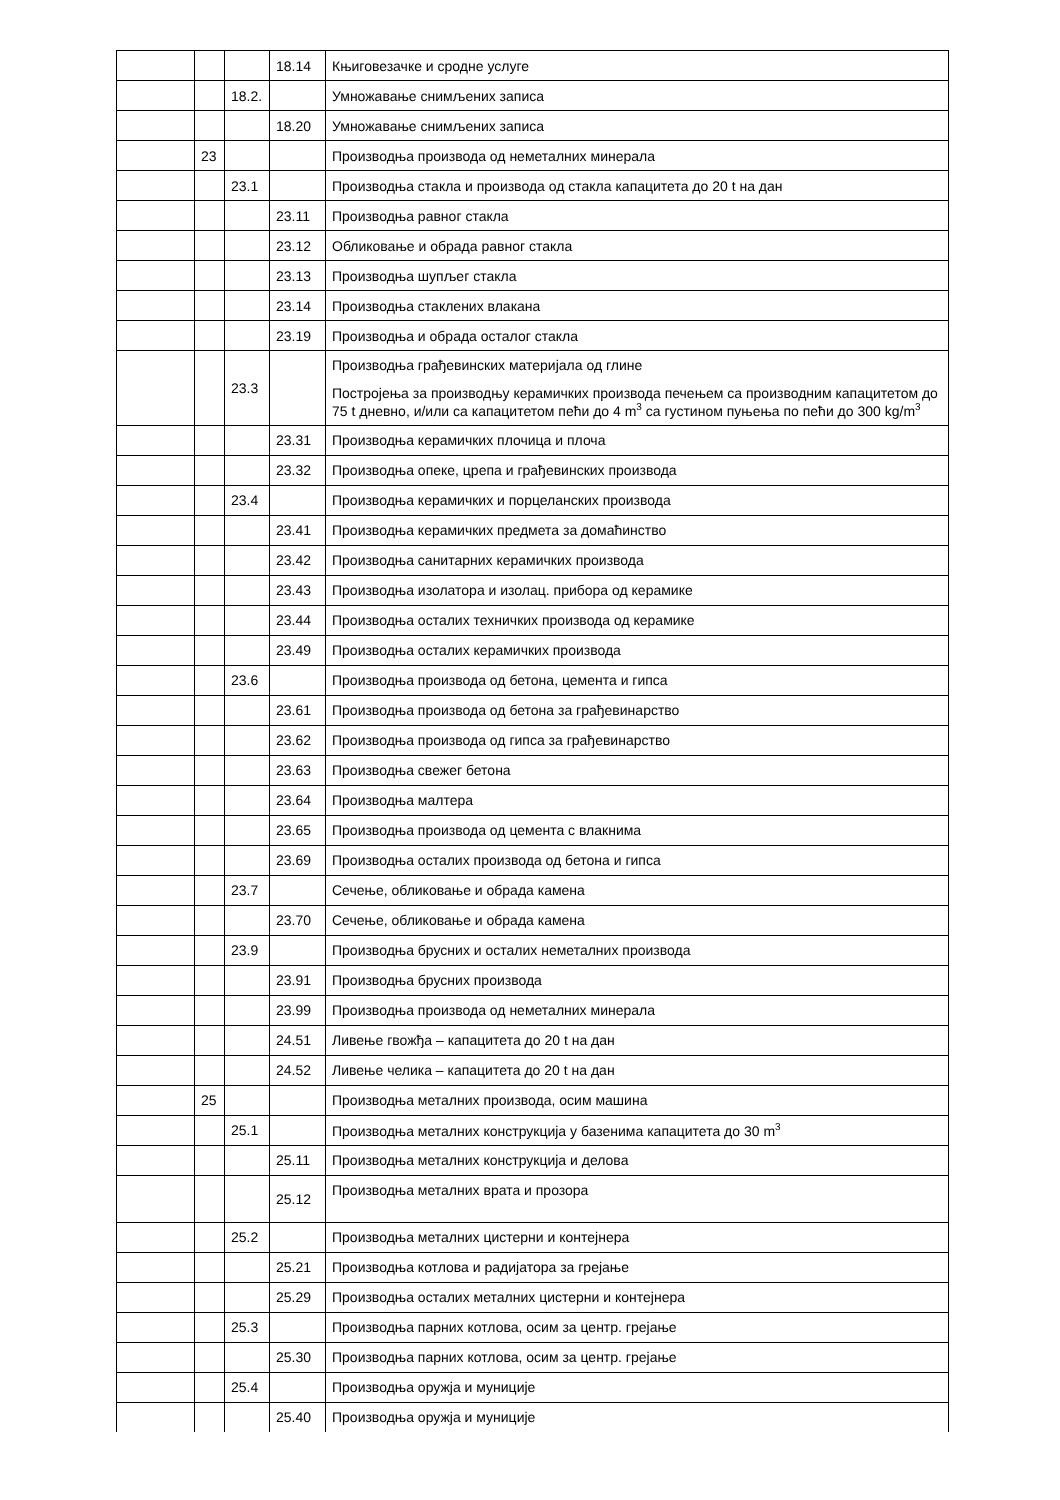| | | | 18.14 | Књиговезачке и сродне услуге |
| | | 18.2. | | Умножавање снимљених записа |
| | | | 18.20 | Умножавање снимљених записа |
| | 23 | | | Производња производа од неметалних минерала |
| | | 23.1 | | Производња стакла и производа од стакла капацитета до 20 t на дан |
| | | | 23.11 | Производња равног стакла |
| | | | 23.12 | Обликовање и обрада равног стакла |
| | | | 23.13 | Производња шупљег стакла |
| | | | 23.14 | Производња стаклених влакана |
| | | | 23.19 | Производња и обрада осталог стакла |
| | | 23.3 | | Производња грађевинских материјала од глине Постројења за производњу керамичких производа печењем са производним капацитетом до 75 t дневно, и/или са капацитетом пећи до 4 m<sup>3</sup> са густином пуњења по пећи до 300 kg/m<sup>3</sup> |
| | | | 23.31 | Производња керамичких плочица и плоча |
| | | | 23.32 | Производња опеке, црепа и грађевинских производа |
| | | 23.4 | | Производња керамичких и порцеланских производа |
| | | | 23.41 | Производња керамичких предмета за домаћинство |
| | | | 23.42 | Производња санитарних керамичких производа |
| | | | 23.43 | Производња изолатора и изолац. прибора од керамике |
| | | | 23.44 | Производња осталих техничких производа од керамике |
| | | | 23.49 | Производња осталих керамичких производа |
| | | 23.6 | | Производња производа од бетона, цемента и гипса |
| | | | 23.61 | Производња производа од бетона за грађевинарство |
| | | | 23.62 | Производња производа од гипса за грађевинарство |
| | | | 23.63 | Производња свежег бетона |
| | | | 23.64 | Производња малтера |
| | | | 23.65 | Производња производа од цемента с влакнима |
| | | | 23.69 | Производња осталих производа од бетона и гипса |
| | | 23.7 | | Сечење, обликовање и обрада камена |
| | | | 23.70 | Сечење, обликовање и обрада камена |
| | | 23.9 | | Производња брусних и осталих неметалних производа |
| | | | 23.91 | Производња брусних производа |
| | | | 23.99 | Производња производа од неметалних минерала |
| | | | 24.51 | Ливење гвожђа – капацитета до 20 t на дан |
| | | | 24.52 | Ливење челика – капацитета до 20 t на дан |
| | 25 | | | Производња металних производа, осим машина |
| | | 25.1 | | Производња металних конструкција у базенима капацитета до 30 m<sup>3</sup> |
| | | | 25.11 | Производња металних конструкција и делова |
| | | | 25.12 | Производња металних врата и прозора |
| | | 25.2 | | Производња металних цистерни и контејнера |
| | | | 25.21 | Производња котлова и радијатора за грејање |
| | | | 25.29 | Производња осталих металних цистерни и контејнера |
| | | 25.3 | | Производња парних котлова, осим за центр. грејање |
| | | | 25.30 | Производња парних котлова, осим за центр. грејање |
| | | 25.4 | | Производња оружја и муниције |
| | | | 25.40 | Производња оружја и муниције |